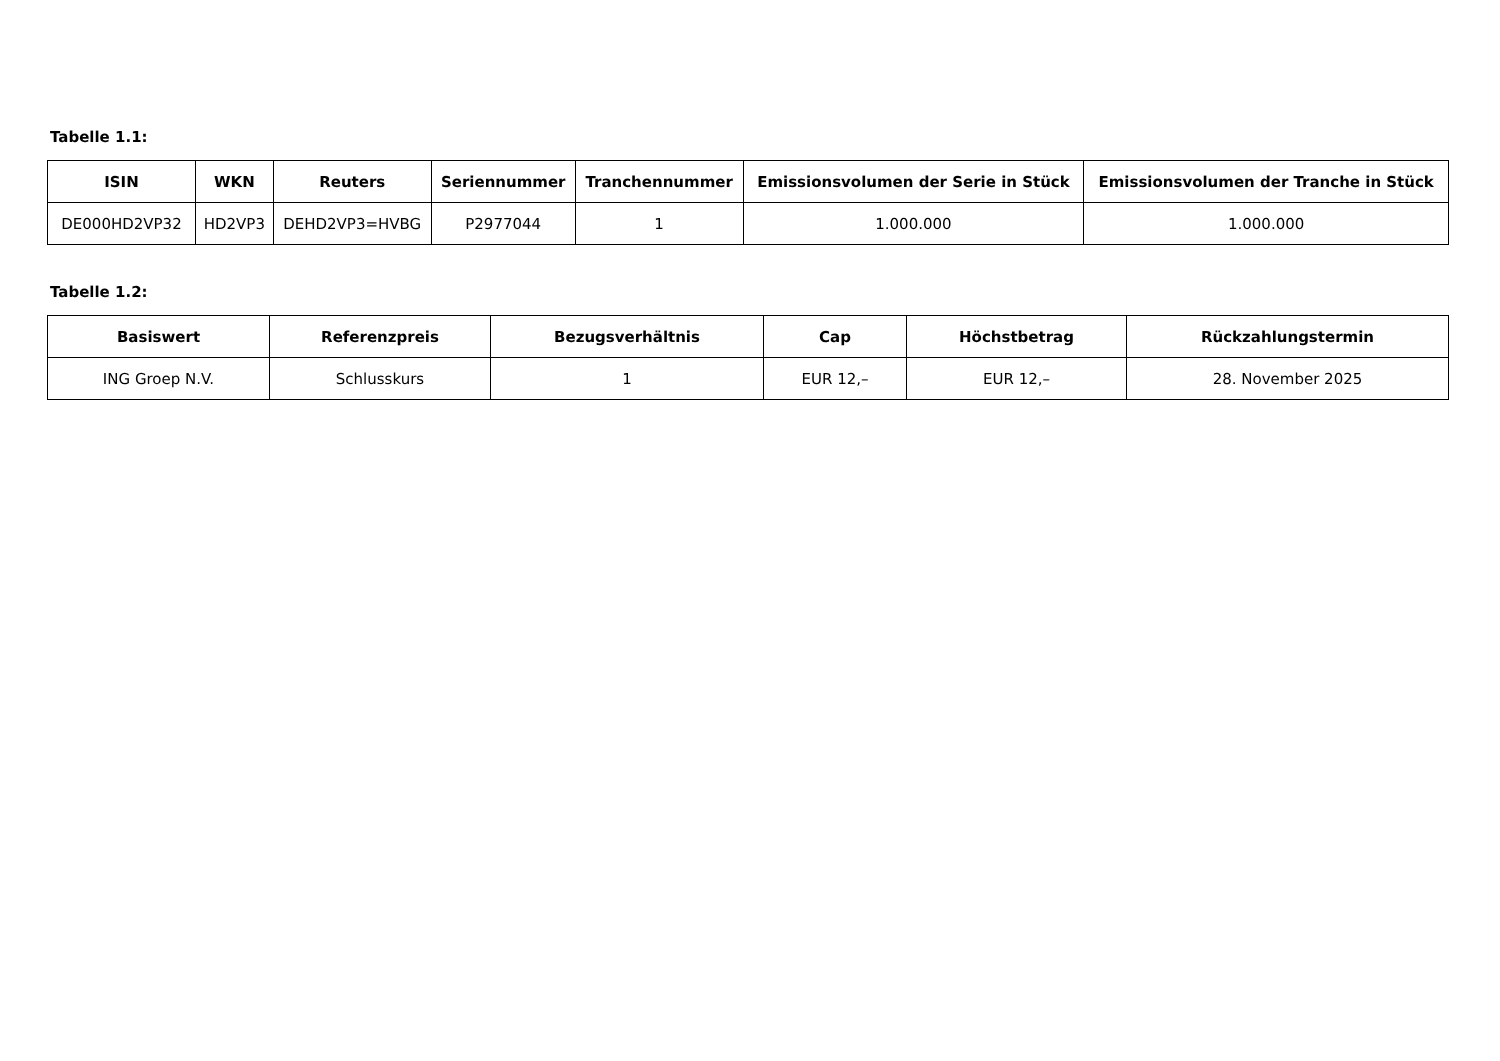Tabelle 1.1:
| ISIN | WKN | Reuters | Seriennummer | Tranchennummer | Emissionsvolumen der Serie in Stück | Emissionsvolumen der Tranche in Stück |
| --- | --- | --- | --- | --- | --- | --- |
| DE000HD2VP32 | HD2VP3 | DEHD2VP3=HVBG | P2977044 | 1 | 1.000.000 | 1.000.000 |
Tabelle 1.2:
| Basiswert | Referenzpreis | Bezugsverhältnis | Cap | Höchstbetrag | Rückzahlungstermin |
| --- | --- | --- | --- | --- | --- |
| ING Groep N.V. | Schlusskurs | 1 | EUR 12,– | EUR 12,– | 28. November 2025 |